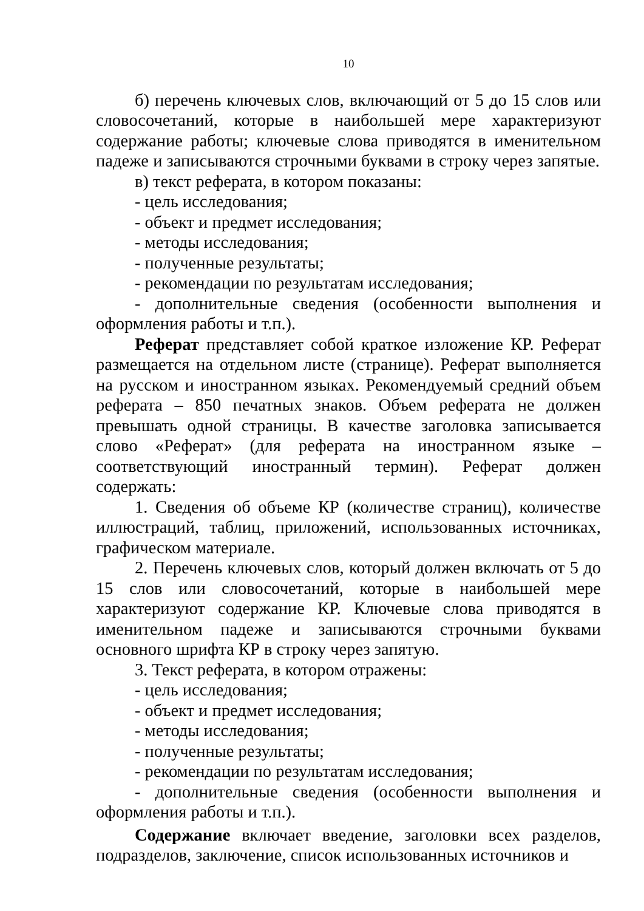10
б) перечень ключевых слов, включающий от 5 до 15 слов или словосочетаний, которые в наибольшей мере характеризуют содержание работы; ключевые слова приводятся в именительном падеже и записываются строчными буквами в строку через запятые.
в) текст реферата, в котором показаны:
- цель исследования;
- объект и предмет исследования;
- методы исследования;
- полученные результаты;
- рекомендации по результатам исследования;
- дополнительные сведения (особенности выполнения и оформления работы и т.п.).
Реферат представляет собой краткое изложение КР. Реферат размещается на отдельном листе (странице). Реферат выполняется на русском и иностранном языках. Рекомендуемый средний объем реферата – 850 печатных знаков. Объем реферата не должен превышать одной страницы. В качестве заголовка записывается слово «Реферат» (для реферата на иностранном языке – соответствующий иностранный термин). Реферат должен содержать:
1. Сведения об объеме КР (количестве страниц), количестве иллюстраций, таблиц, приложений, использованных источниках, графическом материале.
2. Перечень ключевых слов, который должен включать от 5 до 15 слов или словосочетаний, которые в наибольшей мере характеризуют содержание КР. Ключевые слова приводятся в именительном падеже и записываются строчными буквами основного шрифта КР в строку через запятую.
3. Текст реферата, в котором отражены:
- цель исследования;
- объект и предмет исследования;
- методы исследования;
- полученные результаты;
- рекомендации по результатам исследования;
- дополнительные сведения (особенности выполнения и оформления работы и т.п.).
Содержание включает введение, заголовки всех разделов, подразделов, заключение, список использованных источников и